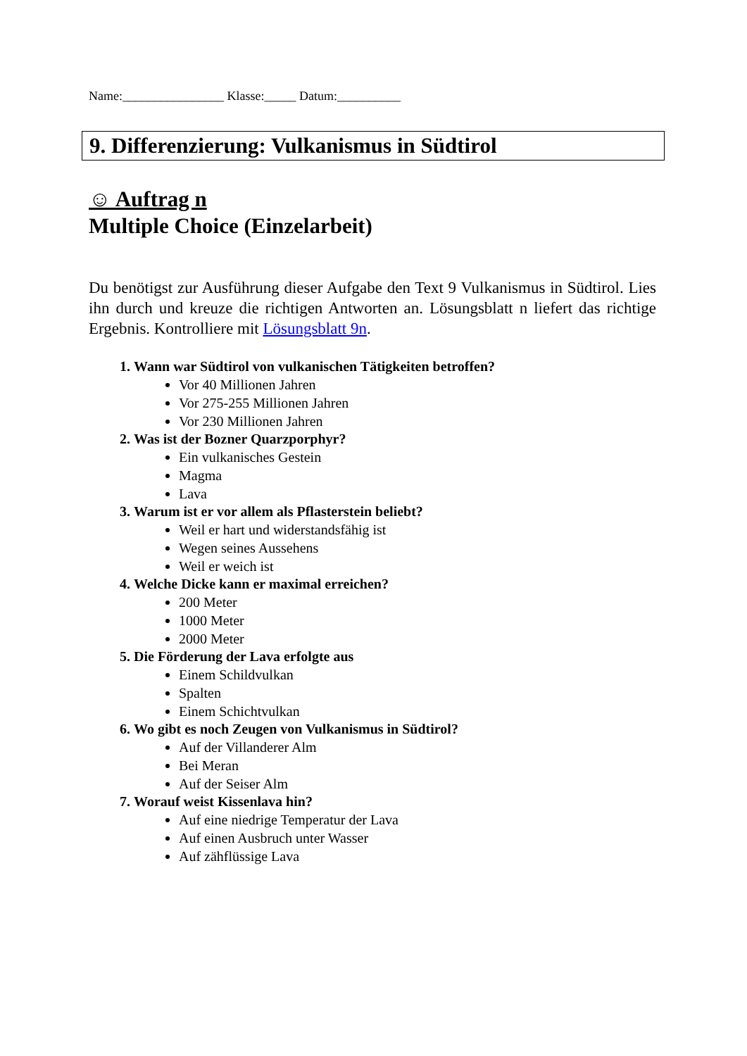Name:________________ Klasse:_____ Datum:__________
9. Differenzierung: Vulkanismus in Südtirol
☺ Auftrag n
Multiple Choice (Einzelarbeit)
Du benötigst zur Ausführung dieser Aufgabe den Text 9 Vulkanismus in Südtirol. Lies ihn durch und kreuze die richtigen Antworten an. Lösungsblatt n liefert das richtige Ergebnis. Kontrolliere mit Lösungsblatt 9n.
1. Wann war Südtirol von vulkanischen Tätigkeiten betroffen?
Vor 40 Millionen Jahren
Vor 275-255 Millionen Jahren
Vor 230 Millionen Jahren
2. Was ist der Bozner Quarzporphyr?
Ein vulkanisches Gestein
Magma
Lava
3. Warum ist er vor allem als Pflasterstein beliebt?
Weil er hart und widerstandsfähig ist
Wegen seines Aussehens
Weil er weich ist
4. Welche Dicke kann er maximal erreichen?
200 Meter
1000 Meter
2000 Meter
5. Die Förderung der Lava erfolgte aus
Einem Schildvulkan
Spalten
Einem Schichtvulkan
6. Wo gibt es noch Zeugen von Vulkanismus in Südtirol?
Auf der Villanderer Alm
Bei Meran
Auf der Seiser Alm
7. Worauf weist Kissenlava hin?
Auf eine niedrige Temperatur der Lava
Auf einen Ausbruch unter Wasser
Auf zähflüssige Lava